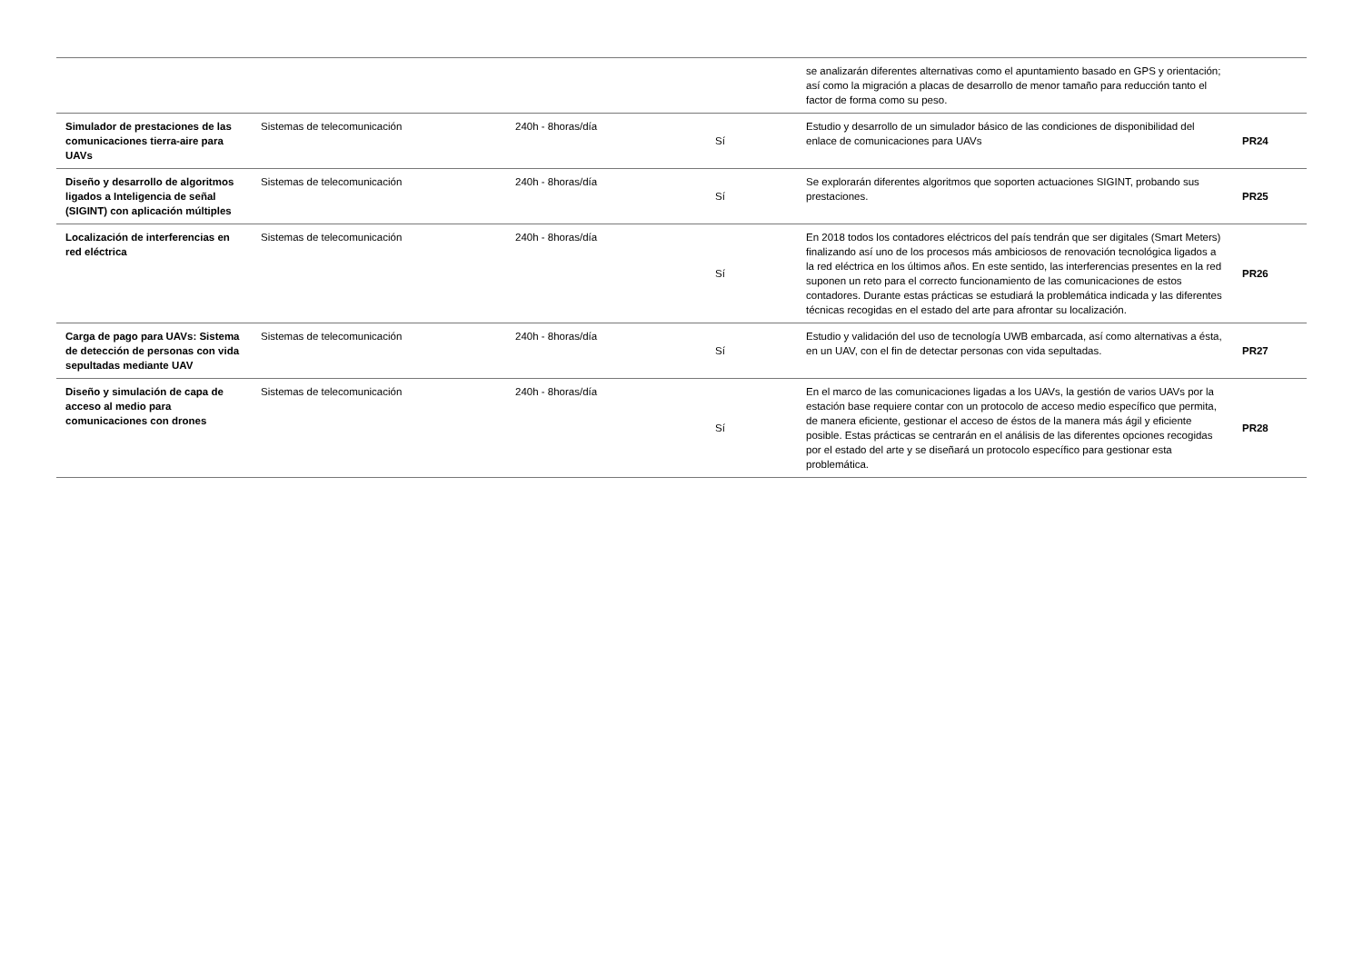| | | | | se analizarán diferentes alternativas como el apuntamiento basado en GPS y orientación; así como la migración a placas de desarrollo de menor tamaño para reducción tanto el factor de forma como su peso. | |
| Simulador de prestaciones de las comunicaciones tierra-aire para UAVs | Sistemas de telecomunicación | 240h - 8horas/día | Sí | Estudio y desarrollo de un simulador básico de las condiciones de disponibilidad del enlace de comunicaciones para UAVs | PR24 |
| Diseño y desarrollo de algoritmos ligados a Inteligencia de señal (SIGINT) con aplicación múltiples | Sistemas de telecomunicación | 240h - 8horas/día | Sí | Se explorarán diferentes algoritmos que soporten actuaciones SIGINT, probando sus prestaciones. | PR25 |
| Localización de interferencias en red eléctrica | Sistemas de telecomunicación | 240h - 8horas/día | Sí | En 2018 todos los contadores eléctricos del país tendrán que ser digitales (Smart Meters) finalizando así uno de los procesos más ambiciosos de renovación tecnológica ligados a la red eléctrica en los últimos años. En este sentido, las interferencias presentes en la red suponen un reto para el correcto funcionamiento de las comunicaciones de estos contadores. Durante estas prácticas se estudiará la problemática indicada y las diferentes técnicas recogidas en el estado del arte para afrontar su localización. | PR26 |
| Carga de pago para UAVs: Sistema de detección de personas con vida sepultadas mediante UAV | Sistemas de telecomunicación | 240h - 8horas/día | Sí | Estudio y validación del uso de tecnología UWB embarcada, así como alternativas a ésta, en un UAV, con el fin de detectar personas con vida sepultadas. | PR27 |
| Diseño y simulación de capa de acceso al medio para comunicaciones con drones | Sistemas de telecomunicación | 240h - 8horas/día | Sí | En el marco de las comunicaciones ligadas a los UAVs, la gestión de varios UAVs por la estación base requiere contar con un protocolo de acceso medio específico que permita, de manera eficiente, gestionar el acceso de éstos de la manera más ágil y eficiente posible. Estas prácticas se centrarán en el análisis de las diferentes opciones recogidas por el estado del arte y se diseñará un protocolo específico para gestionar esta problemática. | PR28 |